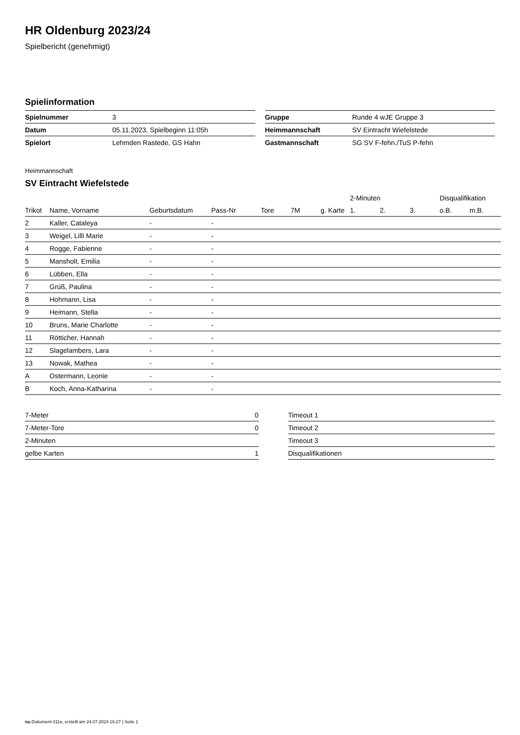HR Oldenburg 2023/24
Spielbericht (genehmigt)
Spielinformation
| Spielnummer | 3 |
| Datum | 05.11.2023, Spielbeginn 11:05h |
| Spielort | Lehmden Rastede, GS Hahn |
| Gruppe | Runde 4 wJE Gruppe 3 |
| Heimmannschaft | SV Eintracht Wiefelstede |
| Gastmannschaft | SG SV F-fehn./TuS P-fehn |
Heimmannschaft
SV Eintracht Wiefelstede
| | | | | | | | 2-Minuten | | | Disqualifikation | |
| --- | --- | --- | --- | --- | --- | --- | --- | --- | --- | --- | --- |
| Trikot | Name, Vorname | Geburtsdatum | Pass-Nr | Tore | 7M | g. Karte | 1. | 2. | 3. | o.B. | m.B. |
| 2 | Kaller, Cataleya | - | - | | | | | | | | |
| 3 | Weigel, Lilli Marie | - | - | | | | | | | | |
| 4 | Rogge, Fabienne | - | - | | | | | | | | |
| 5 | Mansholt, Emilia | - | - | | | | | | | | |
| 6 | Lübben, Ella | - | - | | | | | | | | |
| 7 | Grüß, Paulina | - | - | | | | | | | | |
| 8 | Hohmann, Lisa | - | - | | | | | | | | |
| 9 | Heimann, Stella | - | - | | | | | | | | |
| 10 | Bruns, Marie Charlotte | - | - | | | | | | | | |
| 11 | Rötticher, Hannah | - | - | | | | | | | | |
| 12 | Slagelambers, Lara | - | - | | | | | | | | |
| 13 | Nowak, Mathea | - | - | | | | | | | | |
| A | Ostermann, Leonie | - | - | | | | | | | | |
| B | Koch, Anna-Katharina | - | - | | | | | | | | |
| 7-Meter | 0 |
| 7-Meter-Tore | 0 |
| 2-Minuten | |
| gelbe Karten | 1 |
| Timeout 1 |
| Timeout 2 |
| Timeout 3 |
| Disqualifikationen |
nu.Dokument 011e, erstellt am 24.07.2024 16:27 | Seite 1